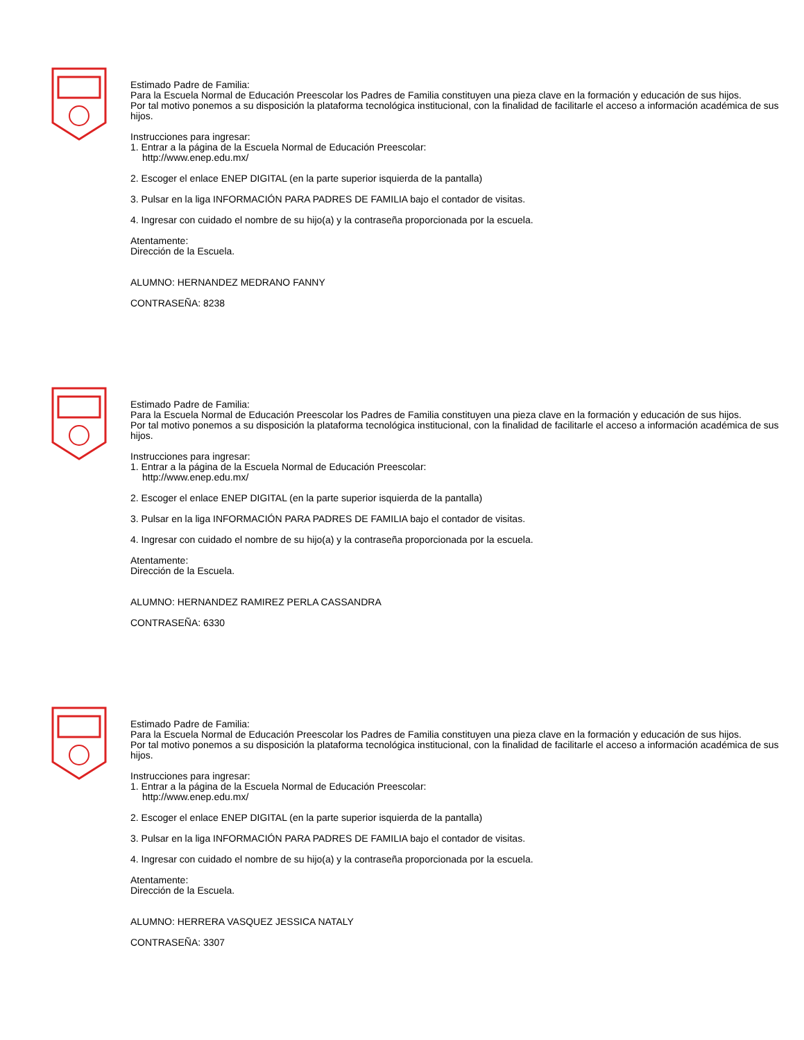Estimado Padre de Familia:
Para la Escuela Normal de Educación Preescolar los Padres de Familia constituyen una pieza clave en la formación y educación de sus hijos.
Por tal motivo ponemos a su disposición la plataforma tecnológica institucional, con la finalidad de facilitarle el acceso a información académica de sus hijos.
Instrucciones para ingresar:
1. Entrar a la página de la Escuela Normal de Educación Preescolar:
http://www.enep.edu.mx/
2. Escoger el enlace ENEP DIGITAL (en la parte superior isquierda de la pantalla)
3. Pulsar en la liga INFORMACIÓN PARA PADRES DE FAMILIA bajo el contador de visitas.
4. Ingresar con cuidado el nombre de su hijo(a) y la contraseña proporcionada por la escuela.
Atentamente:
Dirección de la Escuela.
ALUMNO: HERNANDEZ MEDRANO FANNY
CONTRASEÑA: 8238
Estimado Padre de Familia:
Para la Escuela Normal de Educación Preescolar los Padres de Familia constituyen una pieza clave en la formación y educación de sus hijos.
Por tal motivo ponemos a su disposición la plataforma tecnológica institucional, con la finalidad de facilitarle el acceso a información académica de sus hijos.
Instrucciones para ingresar:
1. Entrar a la página de la Escuela Normal de Educación Preescolar:
http://www.enep.edu.mx/
2. Escoger el enlace ENEP DIGITAL (en la parte superior isquierda de la pantalla)
3. Pulsar en la liga INFORMACIÓN PARA PADRES DE FAMILIA bajo el contador de visitas.
4. Ingresar con cuidado el nombre de su hijo(a) y la contraseña proporcionada por la escuela.
Atentamente:
Dirección de la Escuela.
ALUMNO: HERNANDEZ RAMIREZ PERLA CASSANDRA
CONTRASEÑA: 6330
Estimado Padre de Familia:
Para la Escuela Normal de Educación Preescolar los Padres de Familia constituyen una pieza clave en la formación y educación de sus hijos.
Por tal motivo ponemos a su disposición la plataforma tecnológica institucional, con la finalidad de facilitarle el acceso a información académica de sus hijos.
Instrucciones para ingresar:
1. Entrar a la página de la Escuela Normal de Educación Preescolar:
http://www.enep.edu.mx/
2. Escoger el enlace ENEP DIGITAL (en la parte superior isquierda de la pantalla)
3. Pulsar en la liga INFORMACIÓN PARA PADRES DE FAMILIA bajo el contador de visitas.
4. Ingresar con cuidado el nombre de su hijo(a) y la contraseña proporcionada por la escuela.
Atentamente:
Dirección de la Escuela.
ALUMNO: HERRERA VASQUEZ JESSICA NATALY
CONTRASEÑA: 3307